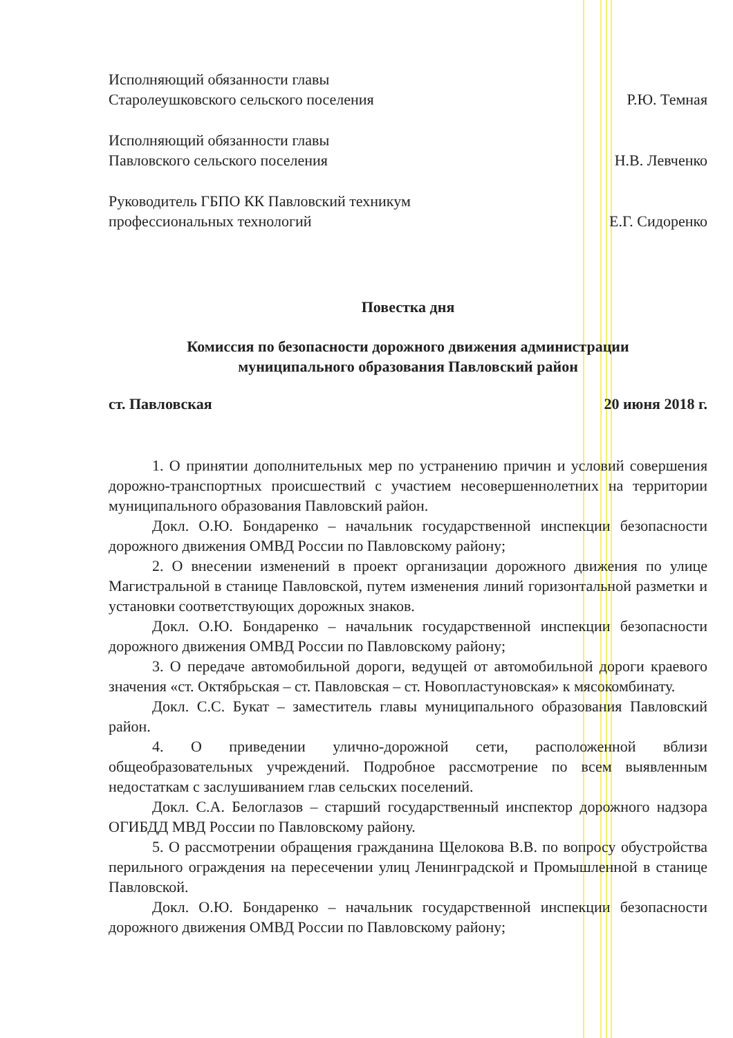Исполняющий обязанности главы
Старолеушковского сельского поселения
Р.Ю. Темная
Исполняющий обязанности главы
Павловского сельского поселения
Н.В. Левченко
Руководитель ГБПО КК Павловский техникум
профессиональных технологий
Е.Г. Сидоренко
Повестка дня
Комиссия по безопасности дорожного движения администрации
муниципального образования Павловский район
ст. Павловская 20 июня 2018 г.
1. О принятии дополнительных мер по устранению причин и условий совершения дорожно-транспортных происшествий с участием несовершеннолетних на территории муниципального образования Павловский район.
Докл. О.Ю. Бондаренко – начальник государственной инспекции безопасности дорожного движения ОМВД России по Павловскому району;
2. О внесении изменений в проект организации дорожного движения по улице Магистральной в станице Павловской, путем изменения линий горизонтальной разметки и установки соответствующих дорожных знаков.
Докл. О.Ю. Бондаренко – начальник государственной инспекции безопасности дорожного движения ОМВД России по Павловскому району;
3. О передаче автомобильной дороги, ведущей от автомобильной дороги краевого значения «ст. Октябрьская – ст. Павловская – ст. Новопластуновская» к мясокомбинату.
Докл. С.С. Букат – заместитель главы муниципального образования Павловский район.
4. О приведении улично-дорожной сети, расположенной вблизи общеобразовательных учреждений. Подробное рассмотрение по всем выявленным недостаткам с заслушиванием глав сельских поселений.
Докл. С.А. Белоглазов – старший государственный инспектор дорожного надзора ОГИБДД МВД России по Павловскому району.
5. О рассмотрении обращения гражданина Щелокова В.В. по вопросу обустройства перильного ограждения на пересечении улиц Ленинградской и Промышленной в станице Павловской.
Докл. О.Ю. Бондаренко – начальник государственной инспекции безопасности дорожного движения ОМВД России по Павловскому району;